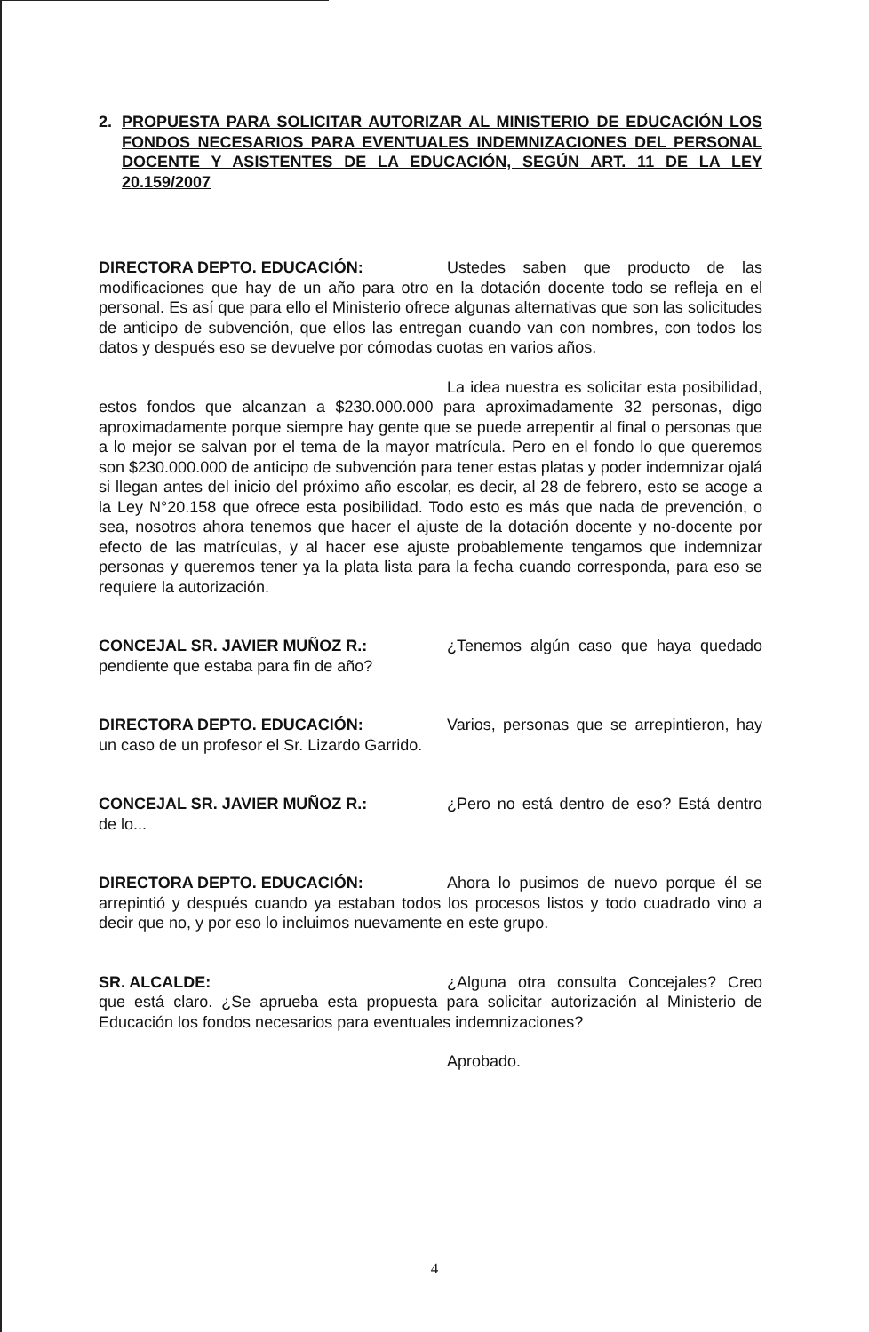2. PROPUESTA PARA SOLICITAR AUTORIZAR AL MINISTERIO DE EDUCACIÓN LOS FONDOS NECESARIOS PARA EVENTUALES INDEMNIZACIONES DEL PERSONAL DOCENTE Y ASISTENTES DE LA EDUCACIÓN, SEGÚN ART. 11 DE LA LEY 20.159/2007
DIRECTORA DEPTO. EDUCACIÓN: Ustedes saben que producto de las modificaciones que hay de un año para otro en la dotación docente todo se refleja en el personal. Es así que para ello el Ministerio ofrece algunas alternativas que son las solicitudes de anticipo de subvención, que ellos las entregan cuando van con nombres, con todos los datos y después eso se devuelve por cómodas cuotas en varios años.
La idea nuestra es solicitar esta posibilidad, estos fondos que alcanzan a $230.000.000 para aproximadamente 32 personas, digo aproximadamente porque siempre hay gente que se puede arrepentir al final o personas que a lo mejor se salvan por el tema de la mayor matrícula. Pero en el fondo lo que queremos son $230.000.000 de anticipo de subvención para tener estas platas y poder indemnizar ojalá si llegan antes del inicio del próximo año escolar, es decir, al 28 de febrero, esto se acoge a la Ley N°20.158 que ofrece esta posibilidad. Todo esto es más que nada de prevención, o sea, nosotros ahora tenemos que hacer el ajuste de la dotación docente y no-docente por efecto de las matrículas, y al hacer ese ajuste probablemente tengamos que indemnizar personas y queremos tener ya la plata lista para la fecha cuando corresponda, para eso se requiere la autorización.
CONCEJAL SR. JAVIER MUÑOZ R.: ¿Tenemos algún caso que haya quedado pendiente que estaba para fin de año?
DIRECTORA DEPTO. EDUCACIÓN: Varios, personas que se arrepintieron, hay un caso de un profesor el Sr. Lizardo Garrido.
CONCEJAL SR. JAVIER MUÑOZ R.: ¿Pero no está dentro de eso? Está dentro de lo...
DIRECTORA DEPTO. EDUCACIÓN: Ahora lo pusimos de nuevo porque él se arrepintió y después cuando ya estaban todos los procesos listos y todo cuadrado vino a decir que no, y por eso lo incluimos nuevamente en este grupo.
SR. ALCALDE: ¿Alguna otra consulta Concejales? Creo que está claro. ¿Se aprueba esta propuesta para solicitar autorización al Ministerio de Educación los fondos necesarios para eventuales indemnizaciones?
Aprobado.
4